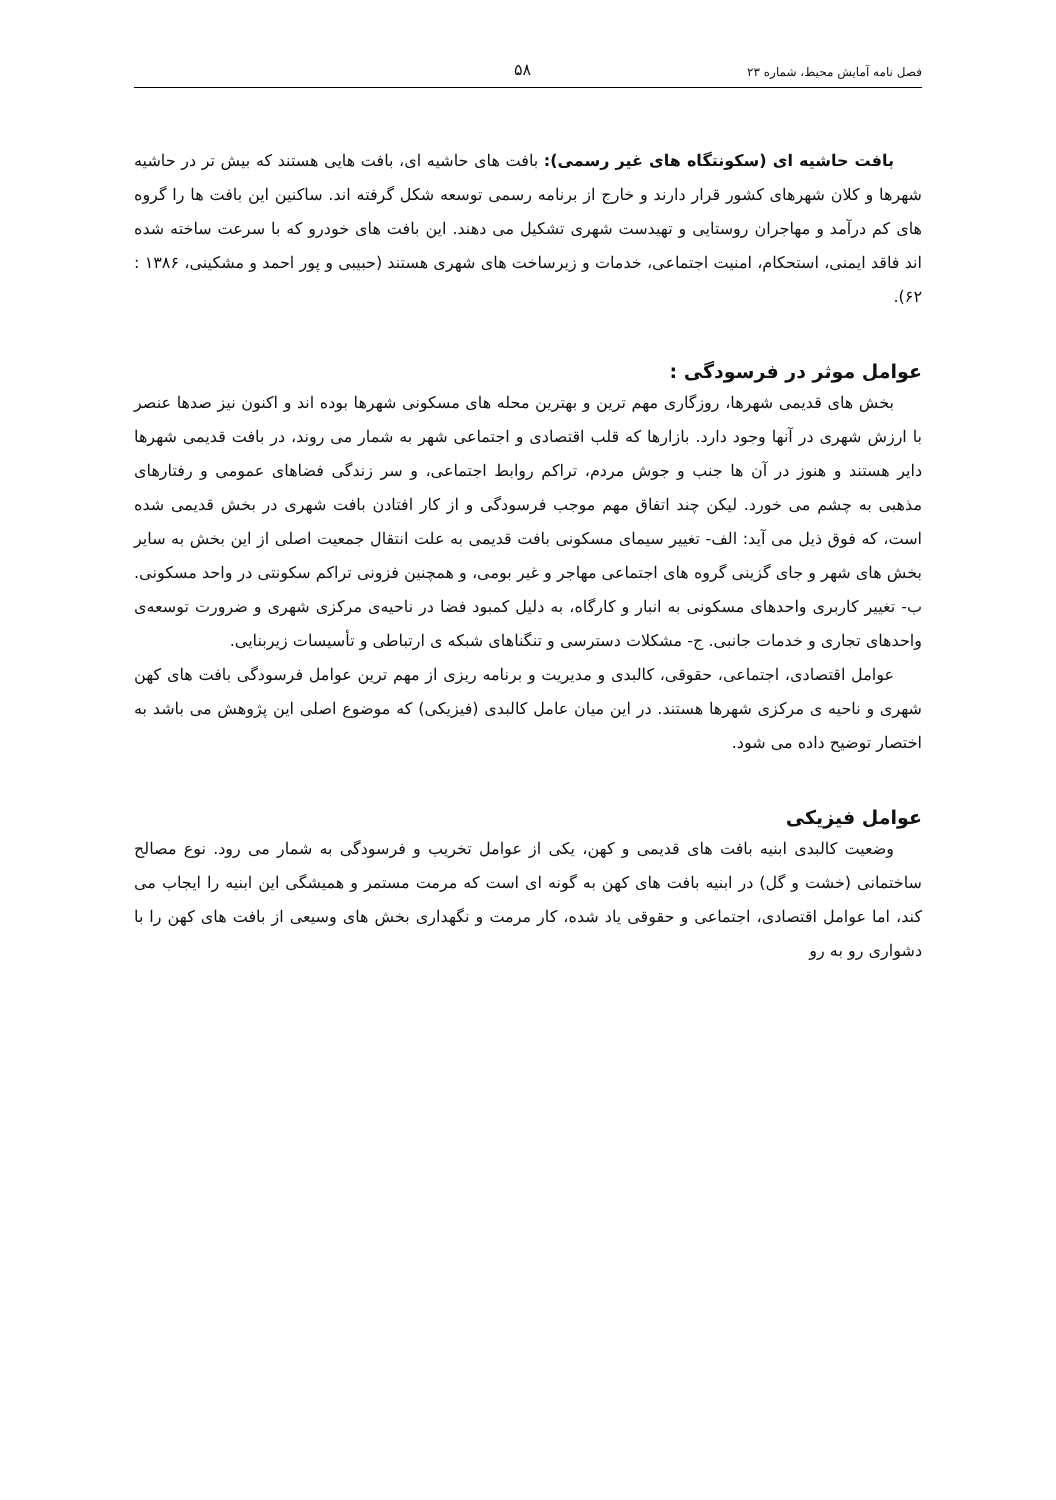فصل نامه آمایش محیط، شماره ۲۳ ۵۸
بافت حاشیه ای (سکونتگاه های غیر رسمی): بافت های حاشیه ای، بافت هایی هستند که بیش تر در حاشیه شهرها و کلان شهرهای کشور قرار دارند و خارج از برنامه رسمی توسعه شکل گرفته اند. ساکنین این بافت ها را گروه های کم درآمد و مهاجران روستایی و تهیدست شهری تشکیل می دهند. این بافت های خودرو که با سرعت ساخته شده اند فاقد ایمنی، استحکام، امنیت اجتماعی، خدمات و زیرساخت های شهری هستند (حبیبی و پور احمد و مشکینی، ۱۳۸۶ : ۶۲).
عوامل موثر در فرسودگی :
بخش های قدیمی شهرها، روزگاری مهم ترین و بهترین محله های مسکونی شهرها بوده اند و اکنون نیز صدها عنصر با ارزش شهری در آنها وجود دارد. بازارها که قلب اقتصادی و اجتماعی شهر به شمار می روند، در بافت قدیمی شهرها دایر هستند و هنوز در آن ها جنب و جوش مردم، تراکم روابط اجتماعی، و سر زندگی فضاهای عمومی و رفتارهای مذهبی به چشم می خورد. لیکن چند اتفاق مهم موجب فرسودگی و از کار افتادن بافت شهری در بخش قدیمی شده است، که فوق ذیل می آید: الف- تغییر سیمای مسکونی بافت قدیمی به علت انتقال جمعیت اصلی از این بخش به سایر بخش های شهر و جای گزینی گروه های اجتماعی مهاجر و غیر بومی، و همچنین فزونی تراکم سکونتی در واحد مسکونی. ب- تغییر کاربری واحدهای مسکونی به انبار و کارگاه، به دلیل کمبود فضا در ناحیه‌ی مرکزی شهری و ضرورت توسعه‌ی واحدهای تجاری و خدمات جانبی. ج- مشکلات دسترسی و تنگناهای شبکه ی ارتباطی و تأسیسات زیربنایی.
عوامل اقتصادی، اجتماعی، حقوقی، کالبدی و مدیریت و برنامه ریزی از مهم ترین عوامل فرسودگی بافت های کهن شهری و ناحیه ی مرکزی شهرها هستند. در این میان عامل کالبدی (فیزیکی) که موضوع اصلی این پژوهش می باشد به اختصار توضیح داده می شود.
عوامل فیزیکی
وضعیت کالبدی ابنیه بافت های قدیمی و کهن، یکی از عوامل تخریب و فرسودگی به شمار می رود. نوع مصالح ساختمانی (خشت و گل) در ابنیه بافت های کهن به گونه ای است که مرمت مستمر و همیشگی این ابنیه را ایجاب می کند، اما عوامل اقتصادی، اجتماعی و حقوقی یاد شده، کار مرمت و نگهداری بخش های وسیعی از بافت های کهن را با دشواری رو به رو